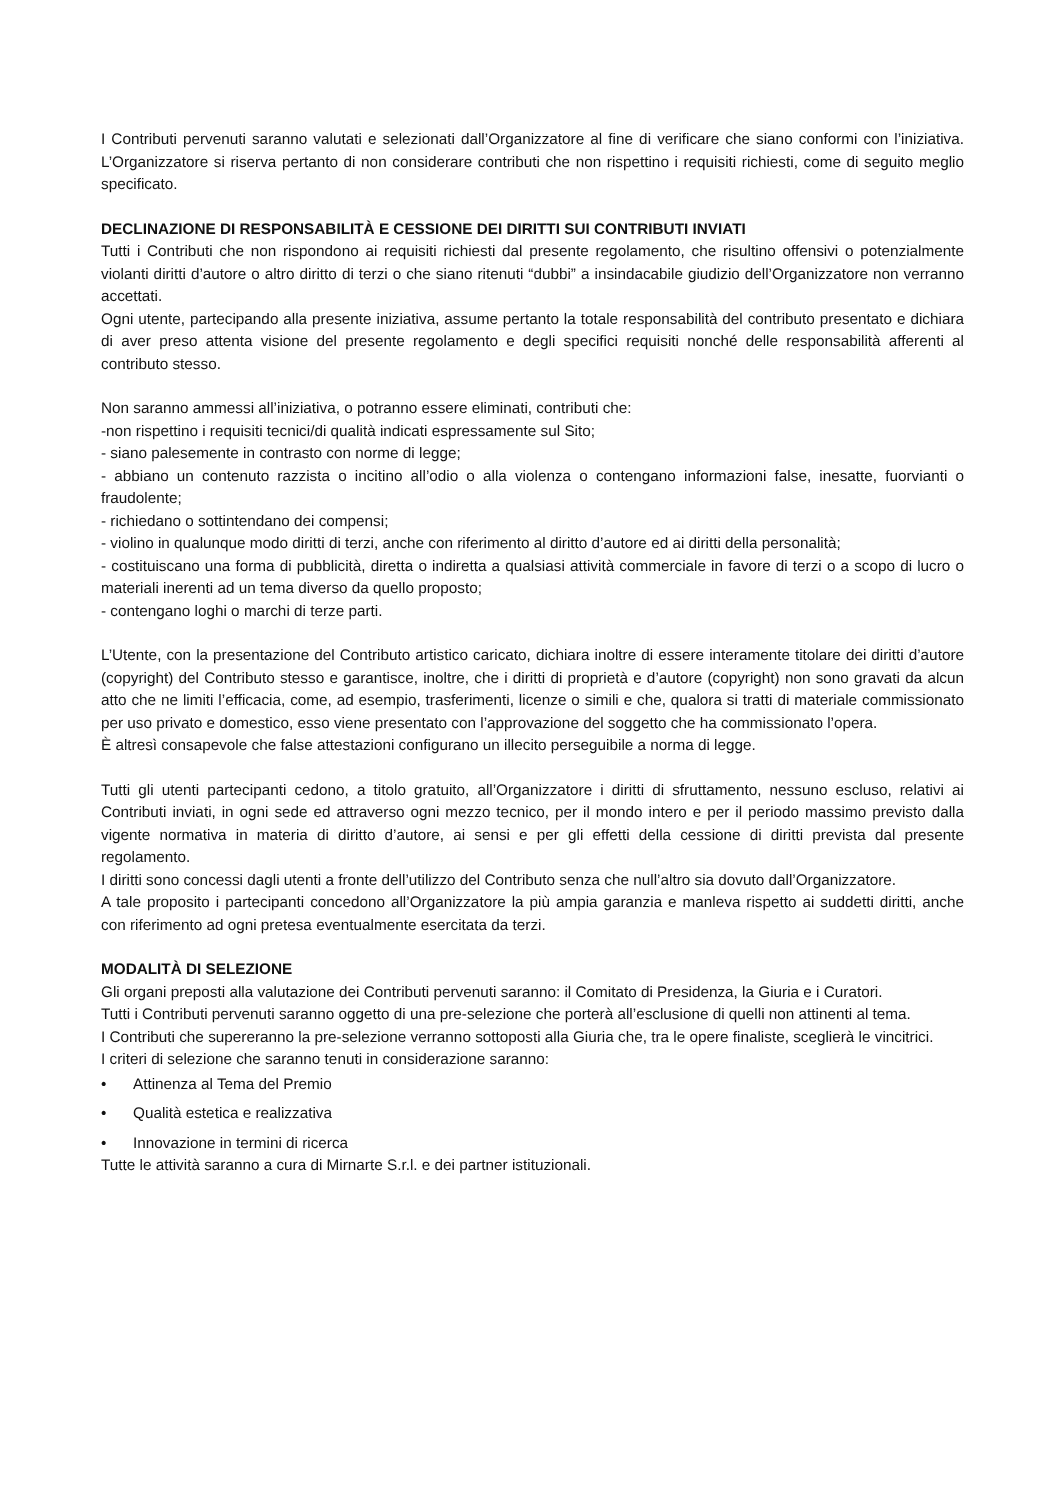I Contributi pervenuti saranno valutati e selezionati dall’Organizzatore al fine di verificare che siano conformi con l’iniziativa. L’Organizzatore si riserva pertanto di non considerare contributi che non rispettino i requisiti richiesti, come di seguito meglio specificato.
DECLINAZIONE DI RESPONSABILITÀ E CESSIONE DEI DIRITTI SUI CONTRIBUTI INVIATI
Tutti i Contributi che non rispondono ai requisiti richiesti dal presente regolamento, che risultino offensivi o potenzialmente violanti diritti d’autore o altro diritto di terzi o che siano ritenuti “dubbi” a insindacabile giudizio dell’Organizzatore non verranno accettati.
Ogni utente, partecipando alla presente iniziativa, assume pertanto la totale responsabilità del contributo presentato e dichiara di aver preso attenta visione del presente regolamento e degli specifici requisiti nonché delle responsabilità afferenti al contributo stesso.
Non saranno ammessi all’iniziativa, o potranno essere eliminati, contributi che:
-non rispettino i requisiti tecnici/di qualità indicati espressamente sul Sito;
- siano palesemente in contrasto con norme di legge;
- abbiano un contenuto razzista o incitino all’odio o alla violenza o contengano informazioni false, inesatte, fuorvianti o fraudolente;
- richiedano o sottintendano dei compensi;
- violino in qualunque modo diritti di terzi, anche con riferimento al diritto d’autore ed ai diritti della personalità;
- costituiscano una forma di pubblicità, diretta o indiretta a qualsiasi attività commerciale in favore di terzi o a scopo di lucro o materiali inerenti ad un tema diverso da quello proposto;
- contengano loghi o marchi di terze parti.
L’Utente, con la presentazione del Contributo artistico caricato, dichiara inoltre di essere interamente titolare dei diritti d’autore (copyright) del Contributo stesso e garantisce, inoltre, che i diritti di proprietà e d’autore (copyright) non sono gravati da alcun atto che ne limiti l’efficacia, come, ad esempio, trasferimenti, licenze o simili e che, qualora si tratti di materiale commissionato per uso privato e domestico, esso viene presentato con l’approvazione del soggetto che ha commissionato l’opera.
È altresì consapevole che false attestazioni configurano un illecito perseguibile a norma di legge.
Tutti gli utenti partecipanti cedono, a titolo gratuito, all’Organizzatore i diritti di sfruttamento, nessuno escluso, relativi ai Contributi inviati, in ogni sede ed attraverso ogni mezzo tecnico, per il mondo intero e per il periodo massimo previsto dalla vigente normativa in materia di diritto d’autore, ai sensi e per gli effetti della cessione di diritti prevista dal presente regolamento.
I diritti sono concessi dagli utenti a fronte dell’utilizzo del Contributo senza che null’altro sia dovuto dall’Organizzatore.
A tale proposito i partecipanti concedono all’Organizzatore la più ampia garanzia e manleva rispetto ai suddetti diritti, anche con riferimento ad ogni pretesa eventualmente esercitata da terzi.
MODALITÀ DI SELEZIONE
Gli organi preposti alla valutazione dei Contributi pervenuti saranno: il Comitato di Presidenza, la Giuria e i Curatori.
Tutti i Contributi pervenuti saranno oggetto di una pre-selezione che porterà all’esclusione di quelli non attinenti al tema.
I Contributi che supereranno la pre-selezione verranno sottoposti alla Giuria che, tra le opere finaliste, sceglierà le vincitrici.
I criteri di selezione che saranno tenuti in considerazione saranno:
• Attinenza al Tema del Premio
• Qualità estetica e realizzativa
• Innovazione in termini di ricerca
Tutte le attività saranno a cura di Mirnarte S.r.l. e dei partner istituzionali.